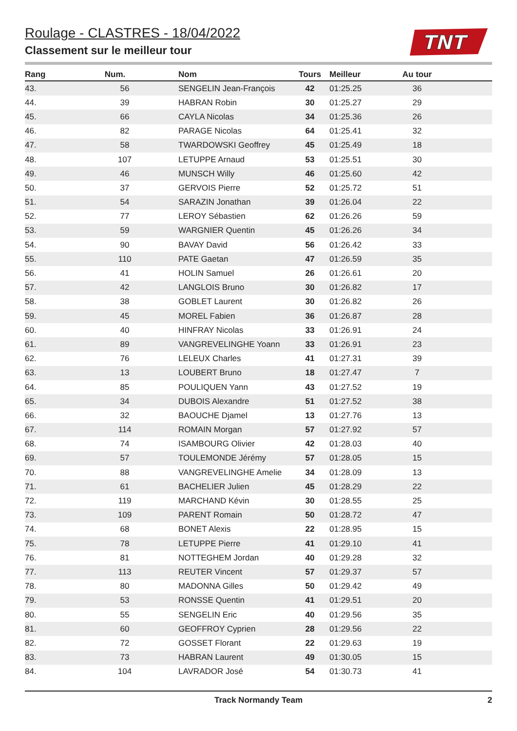TNT
Roulage - CLASTRES - 18/04/2022
Classement sur le meilleur tour
| Rang | Num. | Nom | Tours | Meilleur | Au tour | |
| --- | --- | --- | --- | --- | --- | --- |
| 43. | 56 | SENGELIN Jean-François | 42 | 01:25.25 | 36 | |
| 44. | 39 | HABRAN Robin | 30 | 01:25.27 | 29 | |
| 45. | 66 | CAYLA Nicolas | 34 | 01:25.36 | 26 | |
| 46. | 82 | PARAGE Nicolas | 64 | 01:25.41 | 32 | |
| 47. | 58 | TWARDOWSKI Geoffrey | 45 | 01:25.49 | 18 | |
| 48. | 107 | LETUPPE Arnaud | 53 | 01:25.51 | 30 | |
| 49. | 46 | MUNSCH Willy | 46 | 01:25.60 | 42 | |
| 50. | 37 | GERVOIS Pierre | 52 | 01:25.72 | 51 | |
| 51. | 54 | SARAZIN Jonathan | 39 | 01:26.04 | 22 | |
| 52. | 77 | LEROY Sébastien | 62 | 01:26.26 | 59 | |
| 53. | 59 | WARGNIER Quentin | 45 | 01:26.26 | 34 | |
| 54. | 90 | BAVAY David | 56 | 01:26.42 | 33 | |
| 55. | 110 | PATE Gaetan | 47 | 01:26.59 | 35 | |
| 56. | 41 | HOLIN Samuel | 26 | 01:26.61 | 20 | |
| 57. | 42 | LANGLOIS Bruno | 30 | 01:26.82 | 17 | |
| 58. | 38 | GOBLET Laurent | 30 | 01:26.82 | 26 | |
| 59. | 45 | MOREL Fabien | 36 | 01:26.87 | 28 | |
| 60. | 40 | HINFRAY Nicolas | 33 | 01:26.91 | 24 | |
| 61. | 89 | VANGREVELINGHE Yoann | 33 | 01:26.91 | 23 | |
| 62. | 76 | LELEUX Charles | 41 | 01:27.31 | 39 | |
| 63. | 13 | LOUBERT Bruno | 18 | 01:27.47 | 7 | |
| 64. | 85 | POULIQUEN Yann | 43 | 01:27.52 | 19 | |
| 65. | 34 | DUBOIS Alexandre | 51 | 01:27.52 | 38 | |
| 66. | 32 | BAOUCHE Djamel | 13 | 01:27.76 | 13 | |
| 67. | 114 | ROMAIN Morgan | 57 | 01:27.92 | 57 | |
| 68. | 74 | ISAMBOURG Olivier | 42 | 01:28.03 | 40 | |
| 69. | 57 | TOULEMONDE Jérémy | 57 | 01:28.05 | 15 | |
| 70. | 88 | VANGREVELINGHE Amelie | 34 | 01:28.09 | 13 | |
| 71. | 61 | BACHELIER Julien | 45 | 01:28.29 | 22 | |
| 72. | 119 | MARCHAND Kévin | 30 | 01:28.55 | 25 | |
| 73. | 109 | PARENT Romain | 50 | 01:28.72 | 47 | |
| 74. | 68 | BONET Alexis | 22 | 01:28.95 | 15 | |
| 75. | 78 | LETUPPE Pierre | 41 | 01:29.10 | 41 | |
| 76. | 81 | NOTTEGHEM Jordan | 40 | 01:29.28 | 32 | |
| 77. | 113 | REUTER Vincent | 57 | 01:29.37 | 57 | |
| 78. | 80 | MADONNA Gilles | 50 | 01:29.42 | 49 | |
| 79. | 53 | RONSSE Quentin | 41 | 01:29.51 | 20 | |
| 80. | 55 | SENGELIN Eric | 40 | 01:29.56 | 35 | |
| 81. | 60 | GEOFFROY Cyprien | 28 | 01:29.56 | 22 | |
| 82. | 72 | GOSSET Florant | 22 | 01:29.63 | 19 | |
| 83. | 73 | HABRAN Laurent | 49 | 01:30.05 | 15 | |
| 84. | 104 | LAVRADOR José | 54 | 01:30.73 | 41 | |
Track Normandy Team 2